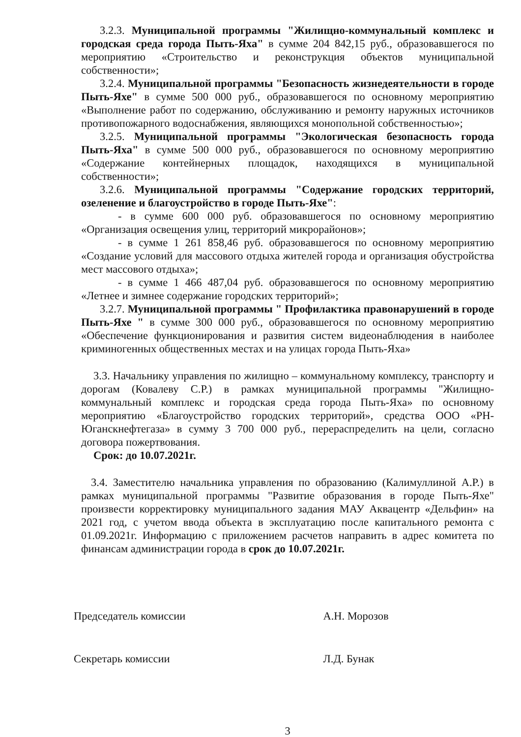3.2.3. Муниципальной программы "Жилищно-коммунальный комплекс и городская среда города Пыть-Яха" в сумме 204 842,15 руб., образовавшегося по мероприятию «Строительство и реконструкция объектов муниципальной собственности»;
3.2.4. Муниципальной программы "Безопасность жизнедеятельности в городе Пыть-Яхе" в сумме 500 000 руб., образовавшегося по основному мероприятию «Выполнение работ по содержанию, обслуживанию и ремонту наружных источников противопожарного водоснабжения, являющихся монопольной собственностью»;
3.2.5. Муниципальной программы "Экологическая безопасность города Пыть-Яха" в сумме 500 000 руб., образовавшегося по основному мероприятию «Содержание контейнерных площадок, находящихся в муниципальной собственности»;
3.2.6. Муниципальной программы "Содержание городских территорий, озеленение и благоустройство в городе Пыть-Яхе":
- в сумме 600 000 руб. образовавшегося по основному мероприятию «Организация освещения улиц, территорий микрорайонов»;
- в сумме 1 261 858,46 руб. образовавшегося по основному мероприятию «Создание условий для массового отдыха жителей города и организация обустройства мест массового отдыха»;
- в сумме 1 466 487,04 руб. образовавшегося по основному мероприятию «Летнее и зимнее содержание городских территорий»;
3.2.7. Муниципальной программы " Профилактика правонарушений в городе Пыть-Яхе " в сумме 300 000 руб., образовавшегося по основному мероприятию «Обеспечение функционирования и развития систем видеонаблюдения в наиболее криминогенных общественных местах и на улицах города Пыть-Яха»
3.3. Начальнику управления по жилищно – коммунальному комплексу, транспорту и дорогам (Ковалеву С.Р.) в рамках муниципальной программы "Жилищно-коммунальный комплекс и городская среда города Пыть-Яха» по основному мероприятию «Благоустройство городских территорий», средства ООО «РН-Юганскнефтегаза» в сумму 3 700 000 руб., перераспределить на цели, согласно договора пожертвования.
Срок: до 10.07.2021г.
3.4. Заместителю начальника управления по образованию (Калимуллиной А.Р.) в рамках муниципальной программы "Развитие образования в городе Пыть-Яхе" произвести корректировку муниципального задания МАУ Аквацентр «Дельфин» на 2021 год, с учетом ввода объекта в эксплуатацию после капитального ремонта с 01.09.2021г. Информацию с приложением расчетов направить в адрес комитета по финансам администрации города в срок до 10.07.2021г.
Председатель комиссии А.Н. Морозов
Секретарь комиссии Л.Д. Бунак
3